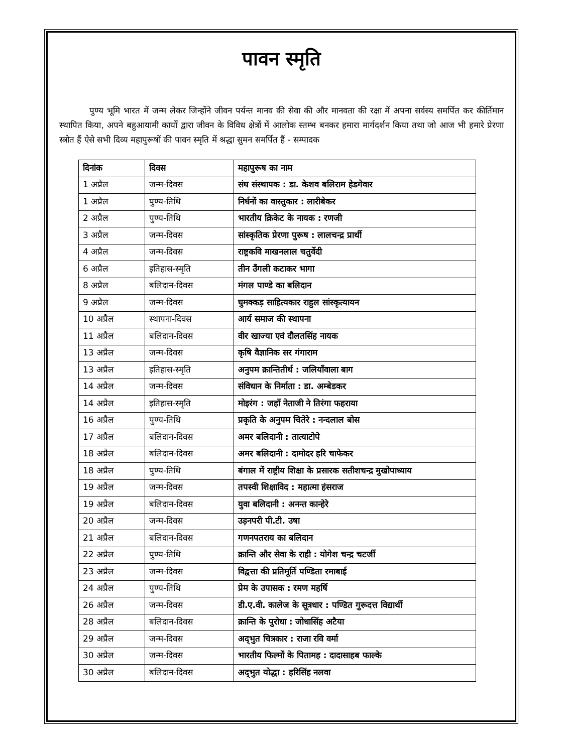पावन स्मृति
पुण्य भूमि भारत में जन्म लेकर जिन्होंने जीवन पर्यन्त मानव की सेवा की और मानवता की रक्षा में अपना सर्वस्य समर्पित कर कीर्तिमान स्थापित किया, अपने बहुआयामी कार्यों द्वारा जीवन के विविध क्षेत्रों में आलोक स्तम्भ बनकर हमारा मार्गदर्शन किया तथा जो आज भी हमारे प्रेरणा स्त्रोत हैं ऐसे सभी दिव्य महापुरूषों की पावन स्मृति में श्रद्धा सुमन समर्पित हैं - सम्पादक
| दिनांक | दिवस | महापुरूष का नाम |
| --- | --- | --- |
| 1 अप्रैल | जन्म-दिवस | संघ संस्थापक : डा. केशव बलिराम हेडगेवार |
| 1 अप्रैल | पुण्य-तिथि | निर्धनों का वास्तुकार : लारीबेकर |
| 2 अप्रैल | पुण्य-तिथि | भारतीय क्रिकेट के नायक : रणजी |
| 3 अप्रैल | जन्म-दिवस | सांस्कृतिक प्रेरणा पुरूष : लालचन्द्र प्रार्थी |
| 4 अप्रैल | जन्म-दिवस | राष्ट्रकवि माखनलाल चतुर्वेदी |
| 6 अप्रैल | इतिहास-स्मृति | तीन उँगली कटाकर भागा |
| 8 अप्रैल | बलिदान-दिवस | मंगल पाण्डे का बलिदान |
| 9 अप्रैल | जन्म-दिवस | घुमक्कड़ साहित्यकार राहुल सांस्कृत्यायन |
| 10 अप्रैल | स्थापना-दिवस | आर्य समाज की स्थापना |
| 11 अप्रैल | बलिदान-दिवस | वीर खाज्या एवं दौलतसिंह नायक |
| 13 अप्रैल | जन्म-दिवस | कृषि वैज्ञानिक सर गंगाराम |
| 13 अप्रैल | इतिहास-स्मृति | अनुपम क्रान्तितीर्थ : जलियाँवाला बाग |
| 14 अप्रैल | जन्म-दिवस | संविधान के निर्माता : डा. अम्बेडकर |
| 14 अप्रैल | इतिहास-स्मृति | मोइरंग : जहाँ नेताजी ने तिरंगा फहराया |
| 16 अप्रैल | पुण्य-तिथि | प्रकृति के अनुपम चितेरे : नन्दलाल बोस |
| 17 अप्रैल | बलिदान-दिवस | अमर बलिदानी : तात्याटोपे |
| 18 अप्रैल | बलिदान-दिवस | अमर बलिदानी : दामोदर हरि चाफेकर |
| 18 अप्रैल | पुण्य-तिथि | बंगाल में राष्ट्रीय शिक्षा के प्रसारक सतीशचन्द्र मुखोपाध्याय |
| 19 अप्रैल | जन्म-दिवस | तपस्वी शिक्षाविद : महात्मा हंसराज |
| 19 अप्रैल | बलिदान-दिवस | युवा बलिदानी : अनन्त कान्हेरे |
| 20 अप्रैल | जन्म-दिवस | उड़नपरी पी.टी. उषा |
| 21 अप्रैल | बलिदान-दिवस | गणनपतराय का बलिदान |
| 22 अप्रैल | पुण्य-तिथि | क्रान्ति और सेवा के राही : योगेश चन्द्र चटर्जी |
| 23 अप्रैल | जन्म-दिवस | विद्वत्ता की प्रतिमूर्ति पण्डिता रमाबाई |
| 24 अप्रैल | पुण्य-तिथि | प्रेम के उपासक : रमण महर्षि |
| 26 अप्रैल | जन्म-दिवस | डी.ए.वी. कालेज के सूत्रधार : पण्डित गुरूदत्त विद्यार्थी |
| 28 अप्रैल | बलिदान-दिवस | क्रान्ति के पुरोधा : जोधासिंह अटैया |
| 29 अप्रैल | जन्म-दिवस | अद्‌भुत चित्रकार : राजा रवि वर्मा |
| 30 अप्रैल | जन्म-दिवस | भारतीय फिल्मों के पितामह : दादासाहब फाल्के |
| 30 अप्रैल | बलिदान-दिवस | अद्‌भुत योद्धा : हरिसिंह नलवा |